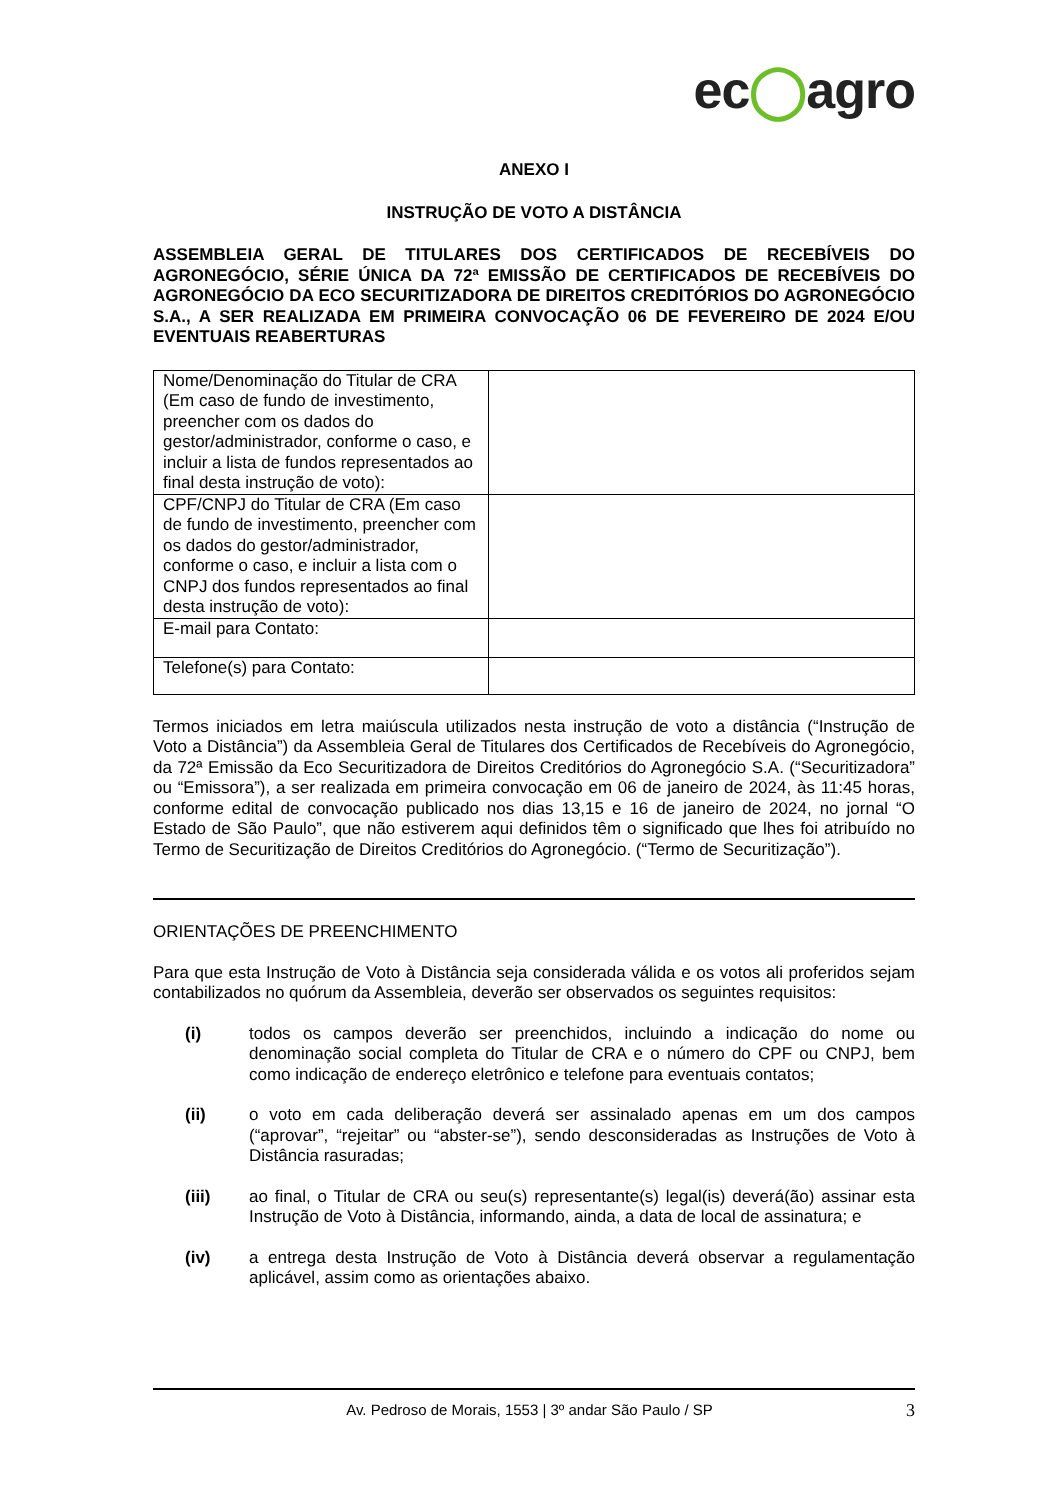ec◯agro
ANEXO I
INSTRUÇÃO DE VOTO A DISTÂNCIA
ASSEMBLEIA GERAL DE TITULARES DOS CERTIFICADOS DE RECEBÍVEIS DO AGRONEGÓCIO, SÉRIE ÚNICA DA 72ª EMISSÃO DE CERTIFICADOS DE RECEBÍVEIS DO AGRONEGÓCIO DA ECO SECURITIZADORA DE DIREITOS CREDITÓRIOS DO AGRONEGÓCIO S.A., A SER REALIZADA EM PRIMEIRA CONVOCAÇÃO 06 DE FEVEREIRO DE 2024 E/OU EVENTUAIS REABERTURAS
| Nome/Denominação do Titular de CRA (Em caso de fundo de investimento, preencher com os dados do gestor/administrador, conforme o caso, e incluir a lista de fundos representados ao final desta instrução de voto): | |
| CPF/CNPJ do Titular de CRA (Em caso de fundo de investimento, preencher com os dados do gestor/administrador, conforme o caso, e incluir a lista com o CNPJ dos fundos representados ao final desta instrução de voto): | |
| E-mail para Contato: | |
| Telefone(s) para Contato: | |
Termos iniciados em letra maiúscula utilizados nesta instrução de voto a distância (“Instrução de Voto a Distância”) da Assembleia Geral de Titulares dos Certificados de Recebíveis do Agronegócio, da 72ª Emissão da Eco Securitizadora de Direitos Creditórios do Agronegócio S.A. (“Securitizadora” ou “Emissora”), a ser realizada em primeira convocação em 06 de janeiro de 2024, às 11:45 horas, conforme edital de convocação publicado nos dias 13,15 e 16 de janeiro de 2024, no jornal “O Estado de São Paulo”, que não estiverem aqui definidos têm o significado que lhes foi atribuído no Termo de Securitização de Direitos Creditórios do Agronegócio. (“Termo de Securitização”).
ORIENTAÇÕES DE PREENCHIMENTO
Para que esta Instrução de Voto à Distância seja considerada válida e os votos ali proferidos sejam contabilizados no quórum da Assembleia, deverão ser observados os seguintes requisitos:
(i) todos os campos deverão ser preenchidos, incluindo a indicação do nome ou denominação social completa do Titular de CRA e o número do CPF ou CNPJ, bem como indicação de endereço eletrônico e telefone para eventuais contatos;
(ii)
o voto em cada deliberação deverá ser assinalado apenas em um dos campos (“aprovar”, “rejeitar” ou “abster-se”), sendo desconsideradas as Instruções de Voto à Distância rasuradas;
(iii)
ao final, o Titular de CRA ou seu(s) representante(s) legal(is) deverá(ão) assinar esta Instrução de Voto à Distância, informando, ainda, a data de local de assinatura; e
(iv)
a entrega desta Instrução de Voto à Distância deverá observar a regulamentação aplicável, assim como as orientações abaixo.
Av. Pedroso de Morais, 1553 | 3º andar São Paulo / SP 3